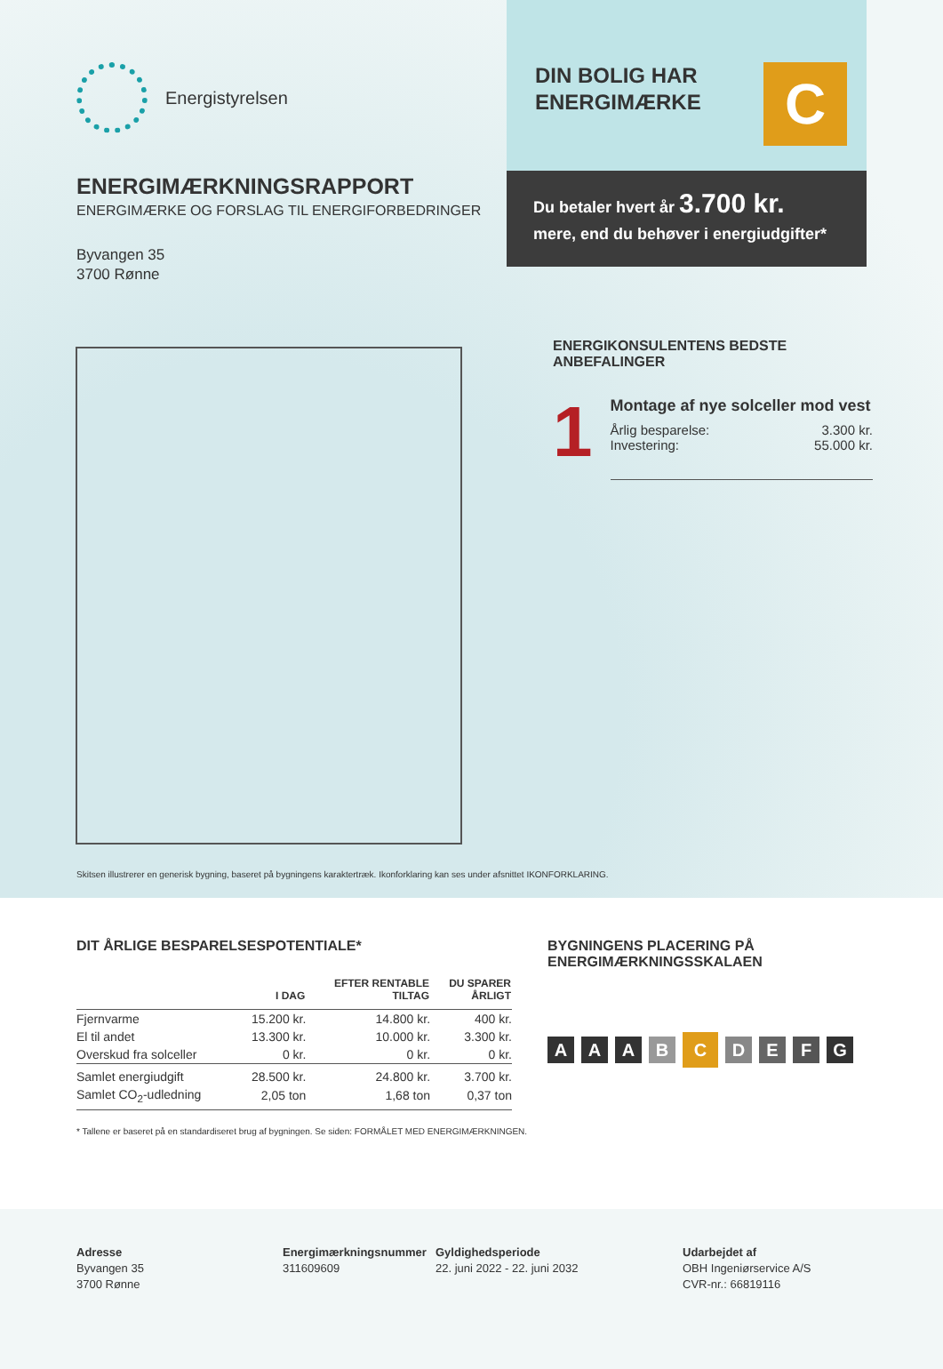Energistyrelsen
ENERGIMÆRKNINGSRAPPORT
ENERGIMÆRKE OG FORSLAG TIL ENERGIFORBEDRINGER
Byvangen 35
3700 Rønne
DIN BOLIG HAR
ENERGIMÆRKE
C
Du betaler hvert år 3.700 kr.
mere, end du behøver i energiudgifter*
ENERGIKONSULENTENS BEDSTE ANBEFALINGER
1
Montage af nye solceller mod vest
Årlig besparelse: 3.300 kr.
Investering: 55.000 kr.
Skitsen illustrerer en generisk bygning, baseret på bygningens karaktertræk. Ikonforklaring kan ses under afsnittet IKONFORKLARING.
DIT ÅRLIGE BESPARELSESPOTENTIALE*
| | I DAG | EFTER RENTABLE TILTAG | DU SPARER ÅRLIGT |
| --- | --- | --- | --- |
| Fjernvarme | 15.200 kr. | 14.800 kr. | 400 kr. |
| El til andet | 13.300 kr. | 10.000 kr. | 3.300 kr. |
| Overskud fra solceller | 0 kr. | 0 kr. | 0 kr. |
| Samlet energiudgift | 28.500 kr. | 24.800 kr. | 3.700 kr. |
| Samlet CO<sub>2</sub>-udledning | 2,05 ton | 1,68 ton | 0,37 ton |
* Tallene er baseret på en standardiseret brug af bygningen. Se siden: FORMÅLET MED ENERGIMÆRKNINGEN.
BYGNINGENS PLACERING PÅ
ENERGIMÆRKNINGSSKALAEN
AAABCDEFG
Adresse
Byvangen 35
3700 Rønne
Energimærkningsnummer
311609609
Gyldighedsperiode
22. juni 2022 - 22. juni 2032
Udarbejdet af
OBH Ingeniørservice A/S
CVR-nr.: 66819116